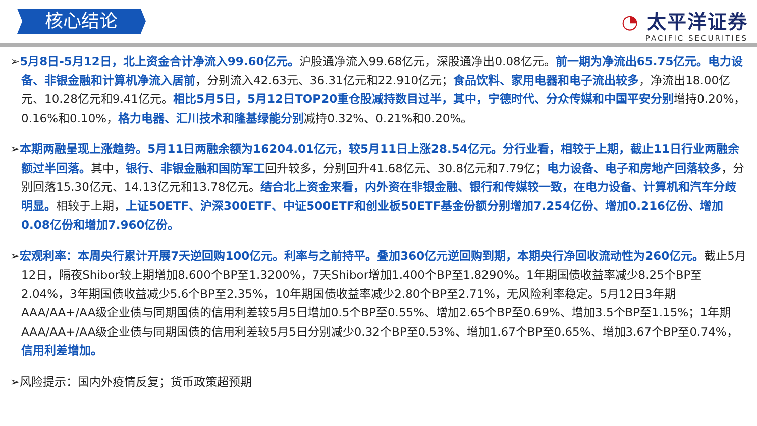核心结论
◔ 太平洋证券
PACIFIC SECURITIES
➢5月8日-5月12日，北上资金合计净流入99.60亿元。沪股通净流入99.68亿元，深股通净出0.08亿元。前一期为净流出65.75亿元。电力设备、非银金融和计算机净流入居前，分别流入42.63元、36.31亿元和22.910亿元；食品饮料、家用电器和电子流出较多，净流出18.00亿元、10.28亿元和9.41亿元。相比5月5日，5月12日TOP20重仓股减持数目过半，其中，宁德时代、分众传媒和中国平安分别增持0.20%，0.16%和0.10%，格力电器、汇川技术和隆基绿能分别减持0.32%、0.21%和0.20%。
➢本期两融呈现上涨趋势。5月11日两融余额为16204.01亿元，较5月11日上涨28.54亿元。分行业看，相较于上期，截止11日行业两融余额过半回落。其中，银行、非银金融和国防军工回升较多，分别回升41.68亿元、30.8亿元和7.79亿；电力设备、电子和房地产回落较多，分别回落15.30亿元、14.13亿元和13.78亿元。结合北上资金来看，内外资在非银金融、银行和传媒较一致，在电力设备、计算机和汽车分歧明显。相较于上期，上证50ETF、沪深300ETF、中证500ETF和创业板50ETF基金份额分别增加7.254亿份、增加0.216亿份、增加0.08亿份和增加7.960亿份。
➢宏观利率：本周央行累计开展7天逆回购100亿元。利率与之前持平。叠加360亿元逆回购到期，本期央行净回收流动性为260亿元。截止5月12日，隔夜Shibor较上期增加8.600个BP至1.3200%，7天Shibor增加1.400个BP至1.8290%。1年期国债收益率减少8.25个BP至2.04%，3年期国债收益减少5.6个BP至2.35%，10年期国债收益率减少2.80个BP至2.71%，无风险利率稳定。5月12日3年期AAA/AA+/AA级企业债与同期国债的信用利差较5月5日增加0.5个BP至0.55%、增加2.65个BP至0.69%、增加3.5个BP至1.15%；1年期AAA/AA+/AA级企业债与同期国债的信用利差较5月5日分别减少0.32个BP至0.53%、增加1.67个BP至0.65%、增加3.67个BP至0.74%，信用利差增加。
➢风险提示：国内外疫情反复；货币政策超预期